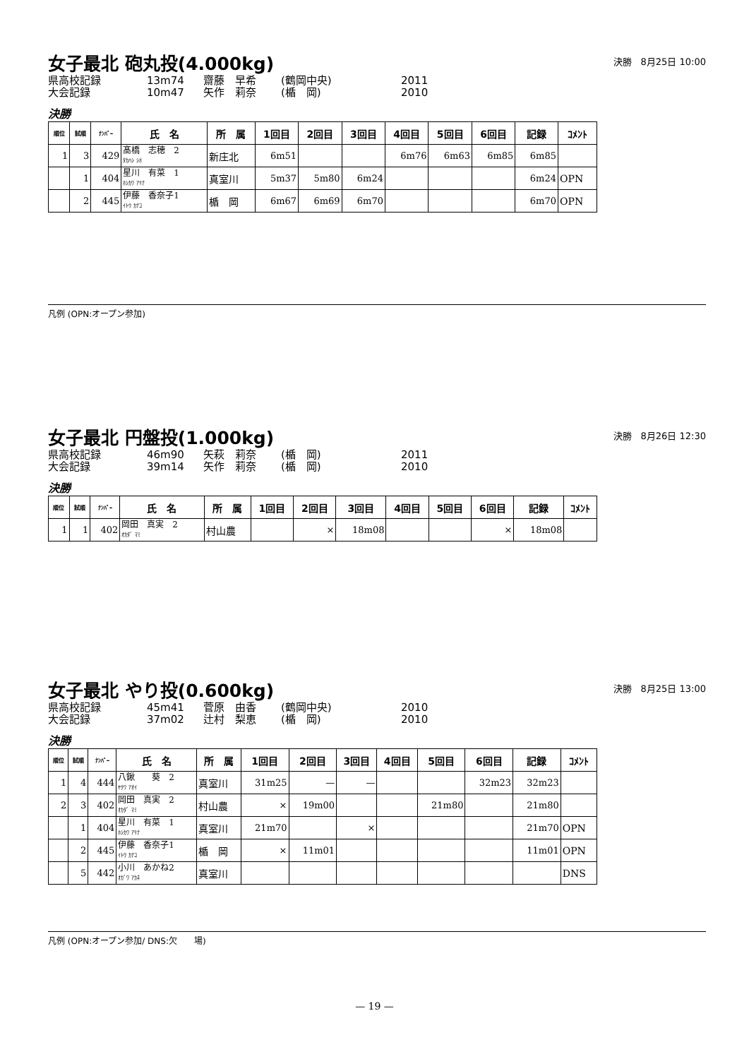女子最北 砲丸投(4.000kg)
決勝　8月25日 10:00
県高校記録 13m74 齋藤　早希 (鶴岡中央) 2011 大会記録 10m47 矢作　莉奈 (楯　岡) 2010
決勝
| 順位 | 試順 | ﾅﾝﾊﾞｰ | 氏 名 | 所 属 | 1回目 | 2回目 | 3回目 | 4回目 | 5回目 | 6回目 | 記録 | ｺﾒﾝﾄ |
| --- | --- | --- | --- | --- | --- | --- | --- | --- | --- | --- | --- | --- |
| 1 | 3 | 429 | 髙橋 志穂 2 ﾀｶﾊｼ ｼﾎ | 新庄北 | 6m51 | | | 6m76 | 6m63 | 6m85 | 6m85 | |
| | 1 | 404 | 星川 有菜 1 ﾎｼｶﾜ ｱﾘﾅ | 真室川 | 5m37 | 5m80 | 6m24 | | | | 6m24 | OPN |
| | 2 | 445 | 伊藤 香奈子1 ｲﾄｳ ｶﾅｺ | 楯 岡 | 6m67 | 6m69 | 6m70 | | | | 6m70 | OPN |
凡例 (OPN:オープン参加)
女子最北 円盤投(1.000kg)
決勝　8月26日 12:30
県高校記録 46m90 矢萩　莉奈 (楯　岡) 2011 大会記録 39m14 矢作　莉奈 (楯　岡) 2010
決勝
| 順位 | 試順 | ﾅﾝﾊﾞｰ | 氏 名 | 所 属 | 1回目 | 2回目 | 3回目 | 4回目 | 5回目 | 6回目 | 記録 | ｺﾒﾝﾄ |
| --- | --- | --- | --- | --- | --- | --- | --- | --- | --- | --- | --- | --- |
| 1 | 1 | 402 | 岡田 真実 2 ｵｶﾀﾞ ﾏﾐ | 村山農 | | × | 18m08 | | | × | 18m08 | |
女子最北 やり投(0.600kg)
決勝　8月25日 13:00
県高校記録 45m41 菅原　由香 (鶴岡中央) 2010 大会記録 37m02 辻村　梨恵 (楯　岡) 2010
決勝
| 順位 | 試順 | ﾅﾝﾊﾞｰ | 氏 名 | 所 属 | 1回目 | 2回目 | 3回目 | 4回目 | 5回目 | 6回目 | 記録 | ｺﾒﾝﾄ |
| --- | --- | --- | --- | --- | --- | --- | --- | --- | --- | --- | --- | --- |
| 1 | 4 | 444 | 八鍬 葵 2 ﾔｸﾜ ｱｵｲ | 真室川 | 31m25 | — | — | | | 32m23 | 32m23 | |
| 2 | 3 | 402 | 岡田 真実 2 ｵｶﾀﾞ ﾏﾐ | 村山農 | × | 19m00 | | | 21m80 | | 21m80 | |
| | 1 | 404 | 星川 有菜 1 ﾎｼｶﾜ ｱﾘﾅ | 真室川 | 21m70 | | × | | | | 21m70 | OPN |
| | 2 | 445 | 伊藤 香奈子1 ｲﾄｳ ｶﾅｺ | 楯 岡 | × | 11m01 | | | | | 11m01 | OPN |
| | 5 | 442 | 小川 あかね2 ｵｶﾞﾜ ｱｶﾈ | 真室川 | | | | | | | | DNS |
凡例 (OPN:オープン参加/ DNS:欠　　場)
— 19 —